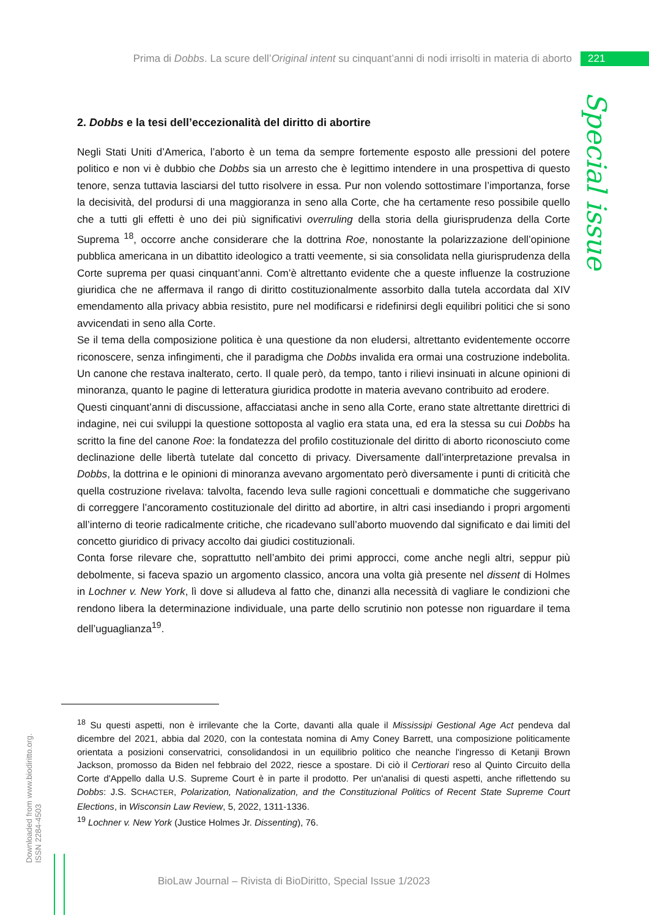Prima di Dobbs. La scure dell’Original intent su cinquant’anni di nodi irrisolti in materia di aborto 221
Special issue
2. Dobbs e la tesi dell’eccezionalità del diritto di abortire
Negli Stati Uniti d’America, l’aborto è un tema da sempre fortemente esposto alle pressioni del potere politico e non vi è dubbio che Dobbs sia un arresto che è legittimo intendere in una prospettiva di questo tenore, senza tuttavia lasciarsi del tutto risolvere in essa. Pur non volendo sottostimare l’importanza, forse la decisività, del prodursi di una maggioranza in seno alla Corte, che ha certamente reso possibile quello che a tutti gli effetti è uno dei più significativi overruling della storia della giurisprudenza della Corte Suprema <sup>18</sup>, occorre anche considerare che la dottrina Roe, nonostante la polarizzazione dell’opinione pubblica americana in un dibattito ideologico a tratti veemente, si sia consolidata nella giurisprudenza della Corte suprema per quasi cinquant’anni. Com’è altrettanto evidente che a queste influenze la costruzione giuridica che ne affermava il rango di diritto costituzionalmente assorbito dalla tutela accordata dal XIV emendamento alla privacy abbia resistito, pure nel modificarsi e ridefinirsi degli equilibri politici che si sono avvicendati in seno alla Corte.
Se il tema della composizione politica è una questione da non eludersi, altrettanto evidentemente occorre riconoscere, senza infingimenti, che il paradigma che Dobbs invalida era ormai una costruzione indebolita. Un canone che restava inalterato, certo. Il quale però, da tempo, tanto i rilievi insinuati in alcune opinioni di minoranza, quanto le pagine di letteratura giuridica prodotte in materia avevano contribuito ad erodere.
Questi cinquant’anni di discussione, affacciatasi anche in seno alla Corte, erano state altrettante direttrici di indagine, nei cui sviluppi la questione sottoposta al vaglio era stata una, ed era la stessa su cui Dobbs ha scritto la fine del canone Roe: la fondatezza del profilo costituzionale del diritto di aborto riconosciuto come declinazione delle libertà tutelate dal concetto di privacy. Diversamente dall’interpretazione prevalsa in Dobbs, la dottrina e le opinioni di minoranza avevano argomentato però diversamente i punti di criticità che quella costruzione rivelava: talvolta, facendo leva sulle ragioni concettuali e dommatiche che suggerivano di correggere l’ancoramento costituzionale del diritto ad abortire, in altri casi insediando i propri argomenti all’interno di teorie radicalmente critiche, che ricadevano sull’aborto muovendo dal significato e dai limiti del concetto giuridico di privacy accolto dai giudici costituzionali.
Conta forse rilevare che, soprattutto nell’ambito dei primi approcci, come anche negli altri, seppur più debolmente, si faceva spazio un argomento classico, ancora una volta già presente nel dissent di Holmes in Lochner v. New York, lì dove si alludeva al fatto che, dinanzi alla necessità di vagliare le condizioni che rendono libera la determinazione individuale, una parte dello scrutinio non potesse non riguardare il tema dell’uguaglianza<sup>19</sup>.
<sup>18</sup> Su questi aspetti, non è irrilevante che la Corte, davanti alla quale il Mississipi Gestional Age Act pendeva dal dicembre del 2021, abbia dal 2020, con la contestata nomina di Amy Coney Barrett, una composizione politicamente orientata a posizioni conservatrici, consolidandosi in un equilibrio politico che neanche l'ingresso di Ketanji Brown Jackson, promosso da Biden nel febbraio del 2022, riesce a spostare. Di ciò il Certiorari reso al Quinto Circuito della Corte d'Appello dalla U.S. Supreme Court è in parte il prodotto. Per un'analisi di questi aspetti, anche riflettendo su Dobbs: J.S. SCHACTER, Polarization, Nationalization, and the Constituzional Politics of Recent State Supreme Court Elections, in Wisconsin Law Review, 5, 2022, 1311-1336.
<sup>19</sup> Lochner v. New York (Justice Holmes Jr. Dissenting), 76.
Downloaded from www.biodiritto.org.
ISSN 2284-4503
BioLaw Journal – Rivista di BioDiritto, Special Issue 1/2023